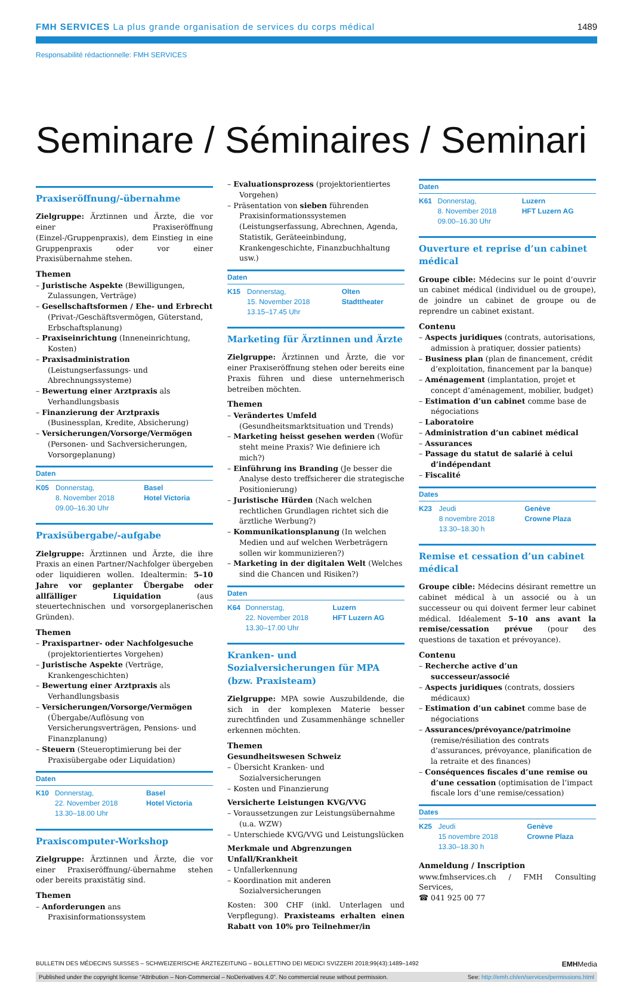FMH SERVICES La plus grande organisation de services du corps médical
1489
Responsabilité rédactionnelle: FMH SERVICES
Seminare / Séminaires / Seminari
Praxiseröffnung/-übernahme
Zielgruppe: Ärztinnen und Ärzte, die vor einer Praxiseröffnung (Einzel-/Gruppenpraxis), dem Einstieg in eine Gruppenpraxis oder vor einer Praxisübernahme stehen.
Themen
– Juristische Aspekte (Bewilligungen, Zulassungen, Verträge)
– Gesellschaftsformen / Ehe- und Erbrecht (Privat-/Geschäftsvermögen, Güterstand, Erbschaftsplanung)
– Praxiseinrichtung (Inneneinrichtung, Kosten)
– Praxisadministration (Leistungserfassungs- und Abrechnungssysteme)
– Bewertung einer Arztpraxis als Verhandlungsbasis
– Finanzierung der Arztpraxis (Businessplan, Kredite, Absicherung)
– Versicherungen/Vorsorge/Vermögen (Personen- und Sachversicherungen, Vorsorgeplanung)
| Daten | | |
| --- | --- | --- |
| K05 | Donnerstag, 8. November 2018 09.00–16.30 Uhr | Basel Hotel Victoria |
Praxisübergabe/-aufgabe
Zielgruppe: Ärztinnen und Ärzte, die ihre Praxis an einen Partner/Nachfolger übergeben oder liquidieren wollen. Idealtermin: 5–10 Jahre vor geplanter Übergabe oder allfälliger Liquidation (aus steuertechnischen und vorsorgeplanerischen Gründen).
Themen
– Praxispartner- oder Nachfolgesuche (projektorientiertes Vorgehen)
– Juristische Aspekte (Verträge, Krankengeschichten)
– Bewertung einer Arztpraxis als Verhandlungsbasis
– Versicherungen/Vorsorge/Vermögen (Übergabe/Auflösung von Versicherungsverträgen, Pensions- und Finanzplanung)
– Steuern (Steueroptimierung bei der Praxisübergabe oder Liquidation)
| Daten | | |
| --- | --- | --- |
| K10 | Donnerstag, 22. November 2018 13.30–18.00 Uhr | Basel Hotel Victoria |
Praxiscomputer-Workshop
Zielgruppe: Ärztinnen und Ärzte, die vor einer Praxiseröffnung/-übernahme stehen oder bereits praxistätig sind.
Themen
– Anforderungen ans Praxisinformationssystem
– Evaluationsprozess (projektorientiertes Vorgehen)
– Präsentation von sieben führenden Praxisinformationssystemen (Leistungserfassung, Abrechnen, Agenda, Statistik, Geräteeinbindung, Krankengeschichte, Finanzbuchhaltung usw.)
| Daten | | |
| --- | --- | --- |
| K15 | Donnerstag, 15. November 2018 13.15–17.45 Uhr | Olten Stadttheater |
Marketing für Ärztinnen und Ärzte
Zielgruppe: Ärztinnen und Ärzte, die vor einer Praxiseröffnung stehen oder bereits eine Praxis führen und diese unternehmerisch betreiben möchten.
Themen
– Verändertes Umfeld (Gesundheitsmarktsituation und Trends)
– Marketing heisst gesehen werden (Wofür steht meine Praxis? Wie definiere ich mich?)
– Einführung ins Branding (Je besser die Analyse desto treffsicherer die strategische Positionierung)
– Juristische Hürden (Nach welchen rechtlichen Grundlagen richtet sich die ärztliche Werbung?)
– Kommunikationsplanung (In welchen Medien und auf welchen Werbeträgern sollen wir kommunizieren?)
– Marketing in der digitalen Welt (Welches sind die Chancen und Risiken?)
| Daten | | |
| --- | --- | --- |
| K64 | Donnerstag, 22. November 2018 13.30–17.00 Uhr | Luzern HFT Luzern AG |
Kranken- und Sozialversicherungen für MPA (bzw. Praxisteam)
Zielgruppe: MPA sowie Auszubildende, die sich in der komplexen Materie besser zurechtfinden und Zusammenhänge schneller erkennen möchten.
Themen
Gesundheitswesen Schweiz
– Übersicht Kranken- und Sozialversicherungen
– Kosten und Finanzierung
Versicherte Leistungen KVG/VVG
– Voraussetzungen zur Leistungsübernahme (u.a. WZW)
– Unterschiede KVG/VVG und Leistungslücken
Merkmale und Abgrenzungen Unfall/Krankheit
– Unfallerkennung
– Koordination mit anderen Sozialversicherungen
Kosten: 300 CHF (inkl. Unterlagen und Verpflegung). Praxisteams erhalten einen Rabatt von 10% pro Teilnehmer/in
| Daten | | |
| --- | --- | --- |
| K61 | Donnerstag, 8. November 2018 09.00–16.30 Uhr | Luzern HFT Luzern AG |
Ouverture et reprise d’un cabinet médical
Groupe cible: Médecins sur le point d’ouvrir un cabinet médical (individuel ou de groupe), de joindre un cabinet de groupe ou de reprendre un cabinet existant.
Contenu
– Aspects juridiques (contrats, autorisations, admission à pratiquer, dossier patients)
– Business plan (plan de financement, crédit d’exploitation, financement par la banque)
– Aménagement (implantation, projet et concept d’aménagement, mobilier, budget)
– Estimation d’un cabinet comme base de négociations
– Laboratoire
– Administration d’un cabinet médical
– Assurances
– Passage du statut de salarié à celui d’indépendant
– Fiscalité
| Dates | | |
| --- | --- | --- |
| K23 | Jeudi 8 novembre 2018 13.30–18.30 h | Genève Crowne Plaza |
Remise et cessation d’un cabinet médical
Groupe cible: Médecins désirant remettre un cabinet médical à un associé ou à un successeur ou qui doivent fermer leur cabinet médical. Idéalement 5–10 ans avant la remise/cessation prévue (pour des questions de taxation et prévoyance).
Contenu
– Recherche active d’un successeur/associé
– Aspects juridiques (contrats, dossiers médicaux)
– Estimation d’un cabinet comme base de négociations
– Assurances/prévoyance/patrimoine (remise/résiliation des contrats d’assurances, prévoyance, planification de la retraite et des finances)
– Conséquences fiscales d’une remise ou d’une cessation (optimisation de l’impact fiscale lors d’une remise/cessation)
| Dates | | |
| --- | --- | --- |
| K25 | Jeudi 15 novembre 2018 13.30–18.30 h | Genève Crowne Plaza |
Anmeldung / Inscription
www.fmhservices.ch / FMH Consulting Services,
☎ 041 925 00 77
BULLETIN DES MÉDECINS SUISSES – SCHWEIZERISCHE ÄRZTEZEITUNG – BOLLETTINO DEI MEDICI SVIZZERI 2018;99(43):1489–1492 EMHMedia
Published under the copyright license “Attribution – Non-Commercial – NoDerivatives 4.0”. No commercial reuse without permission. See: http://emh.ch/en/services/permissions.html